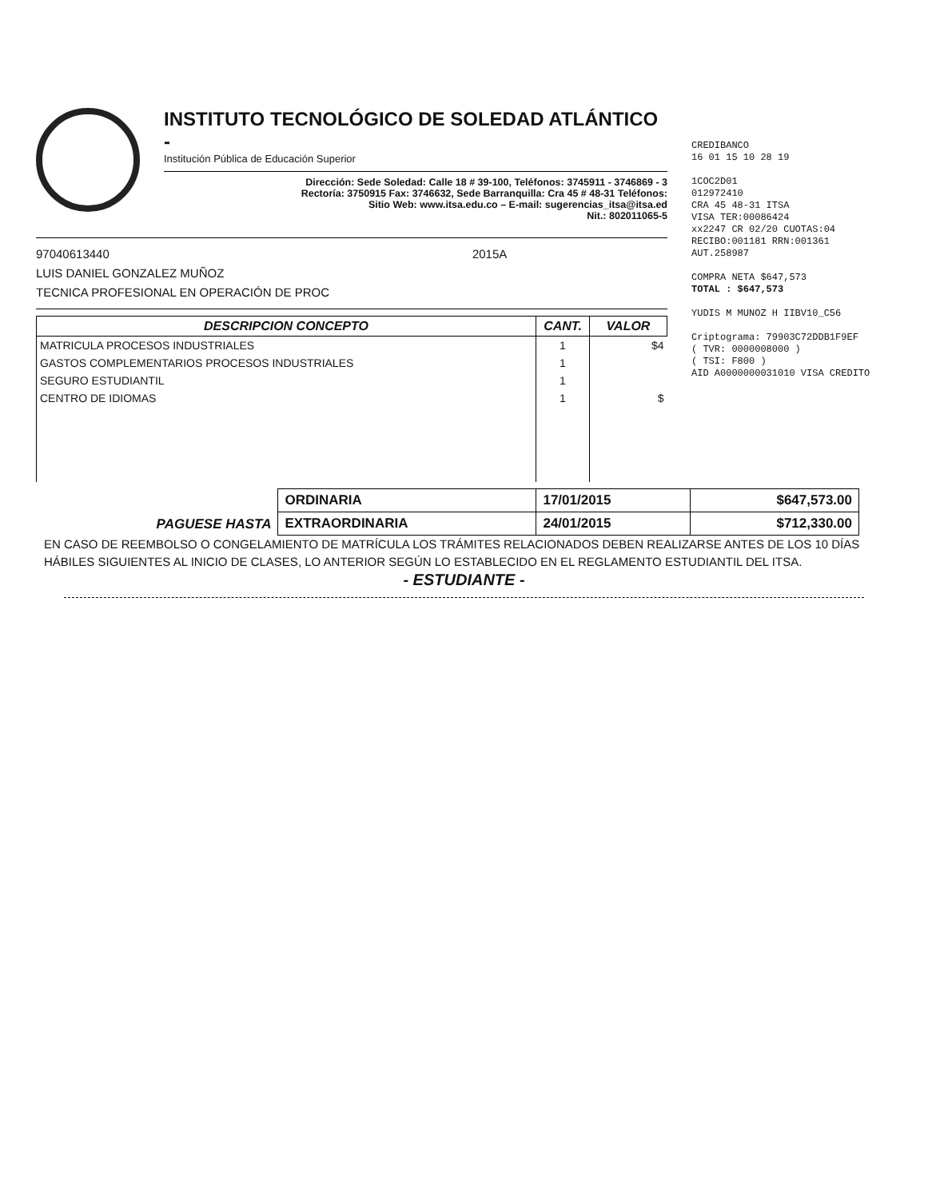INSTITUTO TECNOLÓGICO DE SOLEDAD ATLÁNTICO -
Institución Pública de Educación Superior
Dirección: Sede Soledad: Calle 18 # 39-100, Teléfonos: 3745911 - 3746869 - 3
Rectoría: 3750915 Fax: 3746632, Sede Barranquilla: Cra 45 # 48-31 Teléfonos:
Sitio Web: www.itsa.edu.co – E-mail: sugerencias_itsa@itsa.ed
Nit.: 802011065-5
97040613440 2015A
LUIS DANIEL GONZALEZ MUÑOZ
TECNICA PROFESIONAL EN OPERACIÓN DE PROC
| DESCRIPCION CONCEPTO | CANT. | VALOR |
| --- | --- | --- |
| MATRICULA PROCESOS INDUSTRIALES | 1 | $4 |
| GASTOS COMPLEMENTARIOS PROCESOS INDUSTRIALES | 1 | |
| SEGURO ESTUDIANTIL | 1 | |
| CENTRO DE IDIOMAS | 1 | $ |
CREDIBANCO
16 01 15 10 28 19
1COC2D01
012972410
CRA 45 48-31 ITSA
VISA TER:00086424
xx2247 CR 02/20 CUOTAS:04
RECIBO:001181 RRN:001361
AUT.258987
COMPRA NETA $647,573
TOTAL : $647,573
YUDIS M MUNOZ H IIBV10_C56
Criptograma: 79903C72DDB1F9EF
( TVR: 0000008000 )
( TSI: F800 )
AID A0000000031010 VISA CREDITO
| PAGUESE HASTA | ORDINARIA | 17/01/2015 | $647,573.00 |
| | EXTRAORDINARIA | 24/01/2015 | $712,330.00 |
EN CASO DE REEMBOLSO O CONGELAMIENTO DE MATRÍCULA LOS TRÁMITES RELACIONADOS DEBEN REALIZARSE ANTES DE LOS 10 DÍAS HÁBILES SIGUIENTES AL INICIO DE CLASES, LO ANTERIOR SEGÚN LO ESTABLECIDO EN EL REGLAMENTO ESTUDIANTIL DEL ITSA.
- ESTUDIANTE -